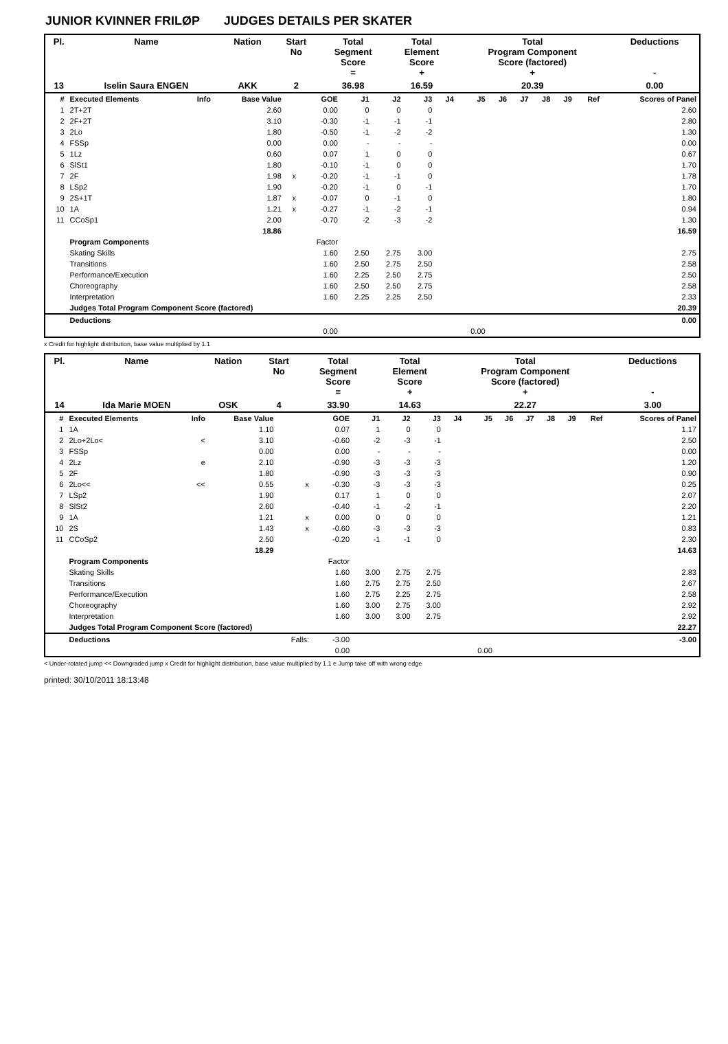JUNIOR KVINNER FRILØP JUDGES DETAILS PER SKATER
| Pl. | Name | Nation | Start No | Total Segment Score = | Total Element Score + | Total Program Component Score (factored) + | Deductions - |
| --- | --- | --- | --- | --- | --- | --- | --- |
| 13 | Iselin Saura ENGEN | AKK | 2 | 36.98 | 16.59 | 20.39 | 0.00 |
| # | Executed Elements | Info | Base Value | | GOE | J1 | J2 | J3 | J4 | J5 | J6 | J7 | J8 | J9 | Ref | Scores of Panel |
| --- | --- | --- | --- | --- | --- | --- | --- | --- | --- | --- | --- | --- | --- | --- | --- | --- |
| 1 | 2T+2T | | 2.60 | | 0.00 | 0 | 0 | 0 | | | | | | | | 2.60 |
| 2 | 2F+2T | | 3.10 | | -0.30 | -1 | -1 | -1 | | | | | | | | 2.80 |
| 3 | 2Lo | | 1.80 | | -0.50 | -1 | -2 | -2 | | | | | | | | 1.30 |
| 4 | FSSp | | 0.00 | | 0.00 | - | - | - | | | | | | | | 0.00 |
| 5 | 1Lz | | 0.60 | | 0.07 | 1 | 0 | 0 | | | | | | | | 0.67 |
| 6 | SlSt1 | | 1.80 | | -0.10 | -1 | 0 | 0 | | | | | | | | 1.70 |
| 7 | 2F | | 1.98 | x | -0.20 | -1 | -1 | 0 | | | | | | | | 1.78 |
| 8 | LSp2 | | 1.90 | | -0.20 | -1 | 0 | -1 | | | | | | | | 1.70 |
| 9 | 2S+1T | | 1.87 | x | -0.07 | 0 | -1 | 0 | | | | | | | | 1.80 |
| 10 | 1A | | 1.21 | x | -0.27 | -1 | -2 | -1 | | | | | | | | 0.94 |
| 11 | CCoSp1 | | 2.00 | | -0.70 | -2 | -3 | -2 | | | | | | | | 1.30 |
| | | | 18.86 | | | | | | | | | | | | | 16.59 |
| | Program Components | | | | Factor | | | | | | | | | | | |
| | Skating Skills | | | | 1.60 | 2.50 | 2.75 | 3.00 | | | | | | | | 2.75 |
| | Transitions | | | | 1.60 | 2.50 | 2.75 | 2.50 | | | | | | | | 2.58 |
| | Performance/Execution | | | | 1.60 | 2.25 | 2.50 | 2.75 | | | | | | | | 2.50 |
| | Choreography | | | | 1.60 | 2.50 | 2.50 | 2.75 | | | | | | | | 2.58 |
| | Interpretation | | | | 1.60 | 2.25 | 2.25 | 2.50 | | | | | | | | 2.33 |
| | Judges Total Program Component Score (factored) | | | | | | | | | | | | | | | 20.39 |
| | Deductions | | | | | | | | | | | | | | | 0.00 |
| | | | | | 0.00 | | | | | 0.00 | | | | | | |
x Credit for highlight distribution, base value multiplied by 1.1
| Pl. | Name | Nation | Start No | Total Segment Score = | Total Element Score + | Total Program Component Score (factored) + | Deductions - |
| --- | --- | --- | --- | --- | --- | --- | --- |
| 14 | Ida Marie MOEN | OSK | 4 | 33.90 | 14.63 | 22.27 | 3.00 |
| # | Executed Elements | Info | Base Value | | GOE | J1 | J2 | J3 | J4 | J5 | J6 | J7 | J8 | J9 | Ref | Scores of Panel |
| --- | --- | --- | --- | --- | --- | --- | --- | --- | --- | --- | --- | --- | --- | --- | --- | --- |
| 1 | 1A | | 1.10 | | 0.07 | 1 | 0 | 0 | | | | | | | | 1.17 |
| 2 | 2Lo+2Lo< | < | 3.10 | | -0.60 | -2 | -3 | -1 | | | | | | | | 2.50 |
| 3 | FSSp | | 0.00 | | 0.00 | - | - | - | | | | | | | | 0.00 |
| 4 | 2Lz | e | 2.10 | | -0.90 | -3 | -3 | -3 | | | | | | | | 1.20 |
| 5 | 2F | | 1.80 | | -0.90 | -3 | -3 | -3 | | | | | | | | 0.90 |
| 6 | 2Lo<< | << | 0.55 | x | -0.30 | -3 | -3 | -3 | | | | | | | | 0.25 |
| 7 | LSp2 | | 1.90 | | 0.17 | 1 | 0 | 0 | | | | | | | | 2.07 |
| 8 | SlSt2 | | 2.60 | | -0.40 | -1 | -2 | -1 | | | | | | | | 2.20 |
| 9 | 1A | | 1.21 | x | 0.00 | 0 | 0 | 0 | | | | | | | | 1.21 |
| 10 | 2S | | 1.43 | x | -0.60 | -3 | -3 | -3 | | | | | | | | 0.83 |
| 11 | CCoSp2 | | 2.50 | | -0.20 | -1 | -1 | 0 | | | | | | | | 2.30 |
| | | | 18.29 | | | | | | | | | | | | | 14.63 |
| | Program Components | | | | Factor | | | | | | | | | | | |
| | Skating Skills | | | | 1.60 | 3.00 | 2.75 | 2.75 | | | | | | | | 2.83 |
| | Transitions | | | | 1.60 | 2.75 | 2.75 | 2.50 | | | | | | | | 2.67 |
| | Performance/Execution | | | | 1.60 | 2.75 | 2.25 | 2.75 | | | | | | | | 2.58 |
| | Choreography | | | | 1.60 | 3.00 | 2.75 | 3.00 | | | | | | | | 2.92 |
| | Interpretation | | | | 1.60 | 3.00 | 3.00 | 2.75 | | | | | | | | 2.92 |
| | Judges Total Program Component Score (factored) | | | | | | | | | | | | | | | 22.27 |
| | Deductions | | | Falls: | -3.00 | | | | | | | | | | | -3.00 |
| | | | | | 0.00 | | | | | 0.00 | | | | | | |
< Under-rotated jump << Downgraded jump x Credit for highlight distribution, base value multiplied by 1.1 e Jump take off with wrong edge
printed: 30/10/2011 18:13:48